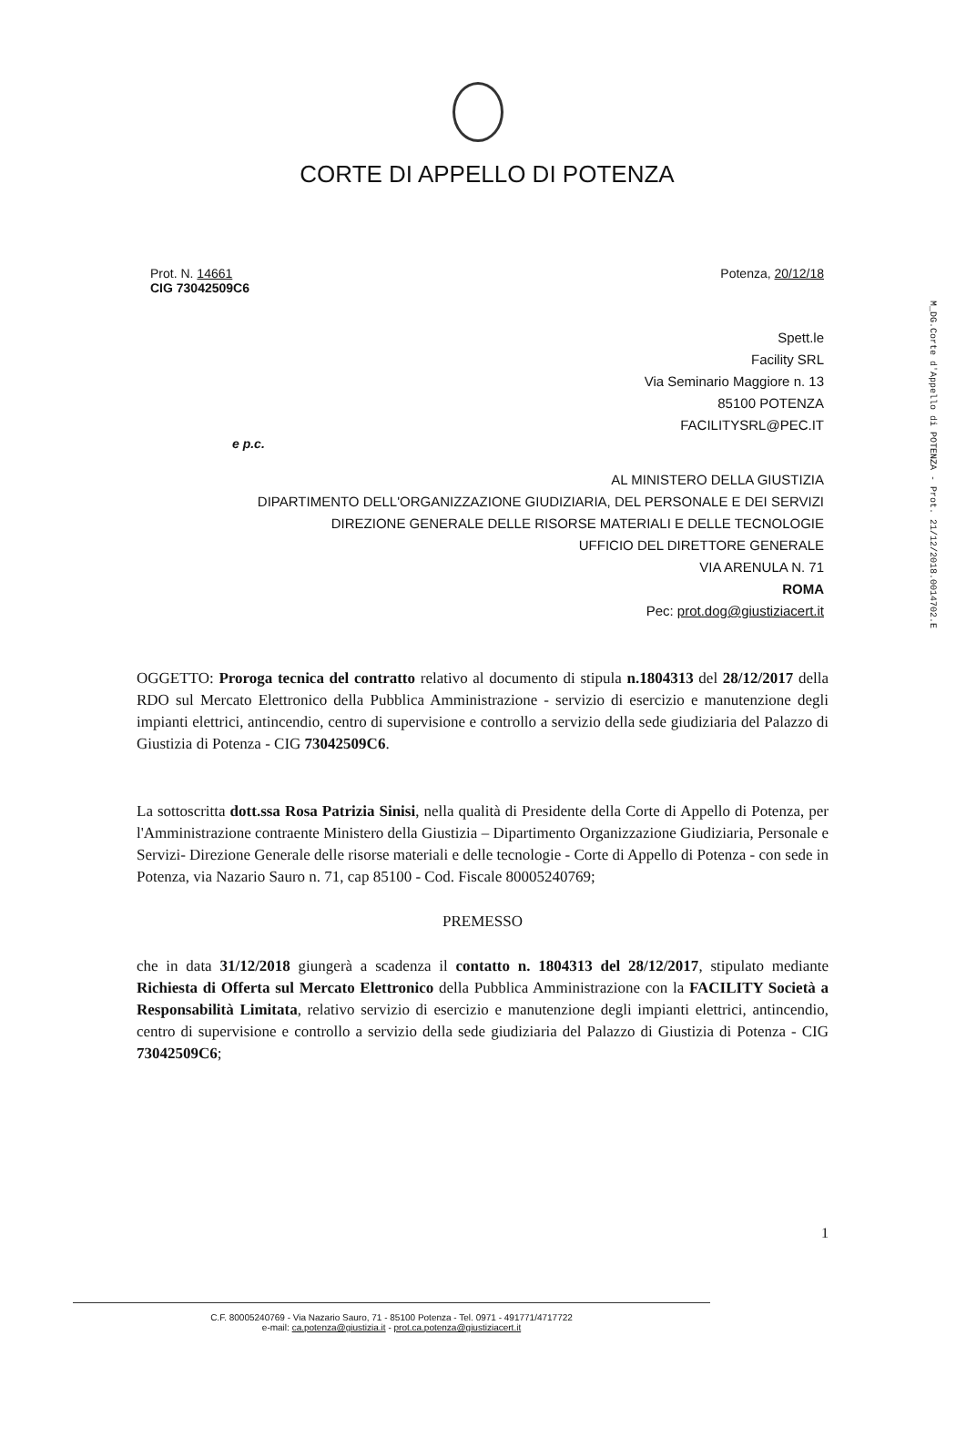M_DG.Corte d'Appello di POTENZA - Prot. 21/12/2018.0014702.E
CORTE DI APPELLO DI POTENZA
Prot. N. 14661
CIG 73042509C6
Potenza, 20/12/18
Spett.le
Facility SRL
Via Seminario Maggiore n. 13
85100 POTENZA
FACILITYSRL@PEC.IT
e p.c.
AL MINISTERO DELLA GIUSTIZIA
DIPARTIMENTO DELL'ORGANIZZAZIONE GIUDIZIARIA, DEL PERSONALE E DEI SERVIZI
DIREZIONE GENERALE DELLE RISORSE MATERIALI E DELLE TECNOLOGIE
UFFICIO DEL DIRETTORE GENERALE
VIA ARENULA N. 71
ROMA
Pec: prot.dog@giustiziacert.it
OGGETTO: Proroga tecnica del contratto relativo al documento di stipula n.1804313 del 28/12/2017 della RDO sul Mercato Elettronico della Pubblica Amministrazione - servizio di esercizio e manutenzione degli impianti elettrici, antincendio, centro di supervisione e controllo a servizio della sede giudiziaria del Palazzo di Giustizia di Potenza - CIG 73042509C6.
La sottoscritta dott.ssa Rosa Patrizia Sinisi, nella qualità di Presidente della Corte di Appello di Potenza, per l'Amministrazione contraente Ministero della Giustizia – Dipartimento Organizzazione Giudiziaria, Personale e Servizi- Direzione Generale delle risorse materiali e delle tecnologie - Corte di Appello di Potenza - con sede in Potenza, via Nazario Sauro n. 71, cap 85100 - Cod. Fiscale 80005240769;
PREMESSO
che in data 31/12/2018 giungerà a scadenza il contatto n. 1804313 del 28/12/2017, stipulato mediante Richiesta di Offerta sul Mercato Elettronico della Pubblica Amministrazione con la FACILITY Società a Responsabilità Limitata, relativo servizio di esercizio e manutenzione degli impianti elettrici, antincendio, centro di supervisione e controllo a servizio della sede giudiziaria del Palazzo di Giustizia di Potenza - CIG 73042509C6;
1
C.F. 80005240769 - Via Nazario Sauro, 71 - 85100 Potenza - Tel. 0971 - 491771/4717722
e-mail: ca.potenza@giustizia.it - prot.ca.potenza@giustiziacert.it